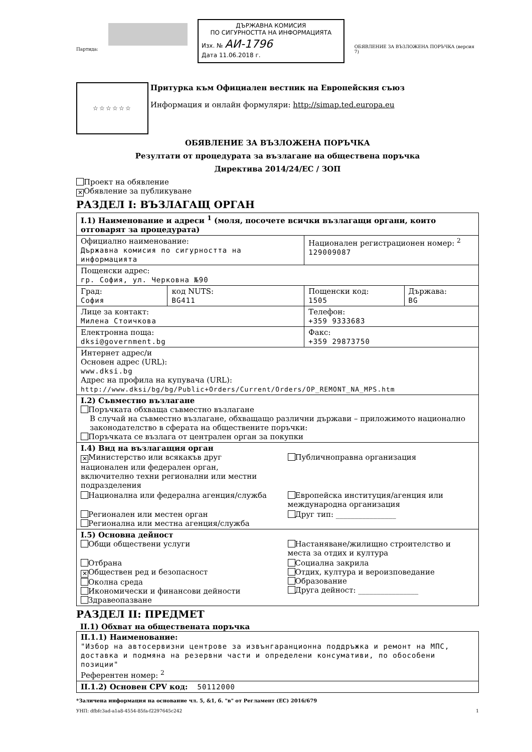Партида:
ДЪРЖАВНА КОМИСИЯ
ПО СИГУРНОСТТА НА ИНФОРМАЦИЯТА
Изх. № АИ-1796
Дата 11.06.2018 г.
ОБЯВЛЕНИЕ ЗА ВЪЗЛОЖЕНА ПОРЪЧКА (версия 7)
☆☆☆☆☆☆
Притурка към Официален вестник на Европейския съюз
Информация и онлайн формуляри: http://simap.ted.europa.eu
ОБЯВЛЕНИЕ ЗА ВЪЗЛОЖЕНА ПОРЪЧКА
Резултати от процедурата за възлагане на обществена поръчка
Директива 2014/24/ЕС / ЗОП
Проект на обявление
✕ Обявление за публикуване
РАЗДЕЛ I: ВЪЗЛАГАЩ ОРГАН
| I.1) Наименование и адреси <sup>1</sup> (моля, посочете всички възлагащи органи, които отговарят за процедурата) | | | |
| Официално наименование: Държавна комисия по сигурността на информацията | | Национален регистрационен номер: <sup>2</sup> 129009087 | |
| Пощенски адрес: гр. София, ул. Черковна №90 | | | |
| Град: София | код NUTS: BG411 | Пощенски код: 1505 | Държава: BG |
| Лице за контакт: Милена Стоичкова | | Телефон: +359 9333683 | |
| Електронна поща: dksi@government.bg | | Факс: +359 29873750 | |
| Интернет адрес/и Основен адрес (URL): www.dksi.bg Адрес на профила на купувача (URL): http://www.dksi/bg/bg/Public+Orders/Current/Orders/OP_REMONT_NA_MPS.htm | | | |
| I.2) Съвместно възлагане Поръчката обхваща съвместно възлагане В случай на съвместно възлагане, обхващащо различни държави – приложимото национално законодателство в сферата на обществените поръчки: Поръчката се възлага от централен орган за покупки | | | |
| I.4) Вид на възлагащия орган ✕ Министерство или всякакъв друг национален или федерален орган, включително техни регионални или местни подразделения Публичноправна организация Национална или федерална агенция/служба Европейска институция/агенция или международна организация Регионален или местен орган Регионална или местна агенция/служба Друг тип: ________________ | | | |
| I.5) Основна дейност Общи обществени услуги Настаняване/жилищно строителство и места за отдих и култура Отбрана ✕ Обществен ред и безопасност Околна среда Икономически и финансови дейности Здравеопазване Социална закрила Отдих, култура и вероизповедание Образование Друга дейност: ________________ | | | |
РАЗДЕЛ II: ПРЕДМЕТ
II.1) Обхват на обществената поръчка
| II.1.1) Наименование: "Избор на автосервизни центрове за извънгаранционна поддръжка и ремонт на МПС, доставка и подмяна на резервни части и определени консумативи, по обособени позиции" Референтен номер: <sup>2</sup> |
| II.1.2) Основен CPV код: 50112000 |
*Заличена информация на основание чл. 5, &1, б. "в" от Регламент (ЕС) 2016/679
УНП: dfbfc3ad-a1a8-4554-85fa-f2297645c242 1